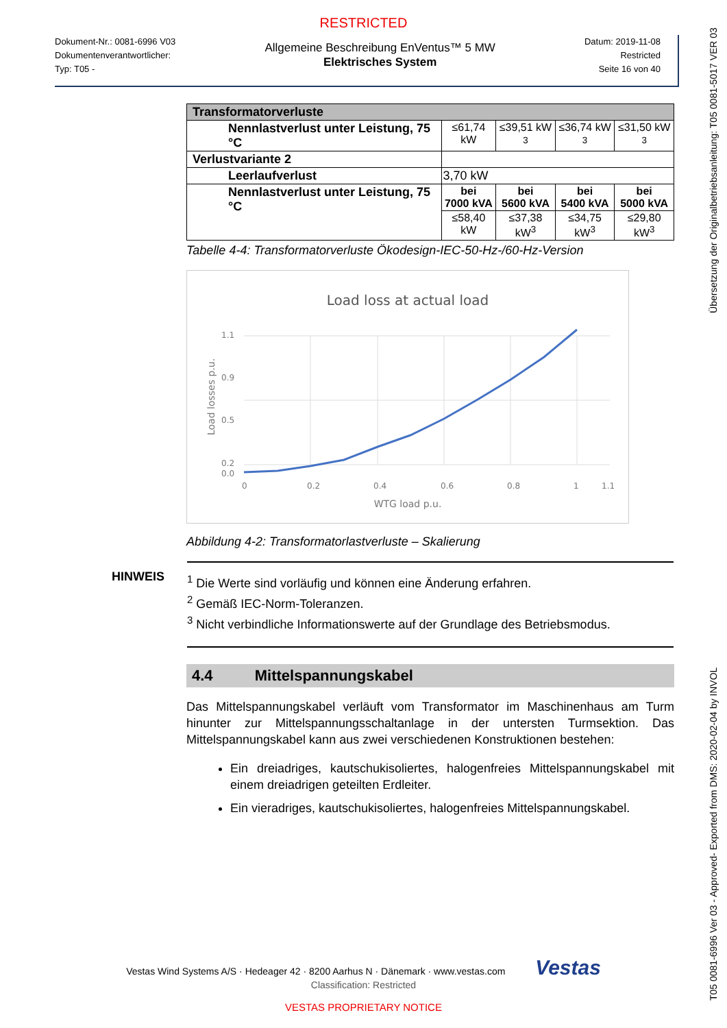RESTRICTED
Dokument-Nr.: 0081-6996 V03
Dokumentenverantwortlicher:
Typ: T05 -
Allgemeine Beschreibung EnVentus™ 5 MW
Elektrisches System
Datum: 2019-11-08
Restricted
Seite 16 von 40
| Transformatorverluste | | | | |
| Nennlastverlust unter Leistung, 75 °C | ≤61,74 kW | ≤39,51 kW 3 | ≤36,74 kW 3 | ≤31,50 kW 3 |
| Verlustvariante 2 | | | | |
| Leerlaufverlust | 3,70 kW | | | |
| Nennlastverlust unter Leistung, 75 °C | bei 7000 kVA | bei 5600 kVA | bei 5400 kVA | bei 5000 kVA |
| | ≤58,40 kW | ≤37,38 kW<sup>3</sup> | ≤34,75 kW<sup>3</sup> | ≤29,80 kW<sup>3</sup> |
Tabelle 4-4: Transformatorverluste Ökodesign-IEC-50-Hz-/60-Hz-Version
Load loss at actual load
1.1
0.9
0.5
0.2
0.0
0
0.2
0.4
0.6
0.8
1
1.1
WTG load p.u.
Load losses p.u.
Abbildung 4-2: Transformatorlastverluste – Skalierung
HINWEIS
<sup>1</sup> Die Werte sind vorläufig und können eine Änderung erfahren.
<sup>2</sup> Gemäß IEC-Norm-Toleranzen.
<sup>3</sup> Nicht verbindliche Informationswerte auf der Grundlage des Betriebsmodus.
4.4 Mittelspannungskabel
Das Mittelspannungskabel verläuft vom Transformator im Maschinenhaus am Turm hinunter zur Mittelspannungsschaltanlage in der untersten Turmsektion. Das Mittelspannungskabel kann aus zwei verschiedenen Konstruktionen bestehen:
Ein dreiadriges, kautschukisoliertes, halogenfreies Mittelspannungskabel mit einem dreiadrigen geteilten Erdleiter.
Ein vieradriges, kautschukisoliertes, halogenfreies Mittelspannungskabel.
Vestas Wind Systems A/S · Hedeager 42 · 8200 Aarhus N · Dänemark · www.vestas.com Vestas
Classification: Restricted
VESTAS PROPRIETARY NOTICE
T05 0081-6996 Ver 03 - Approved- Exported from DMS: 2020-02-04 by INVOL Übersetzung der Originalbetriebsanleitung: T05 0081-5017 VER 03